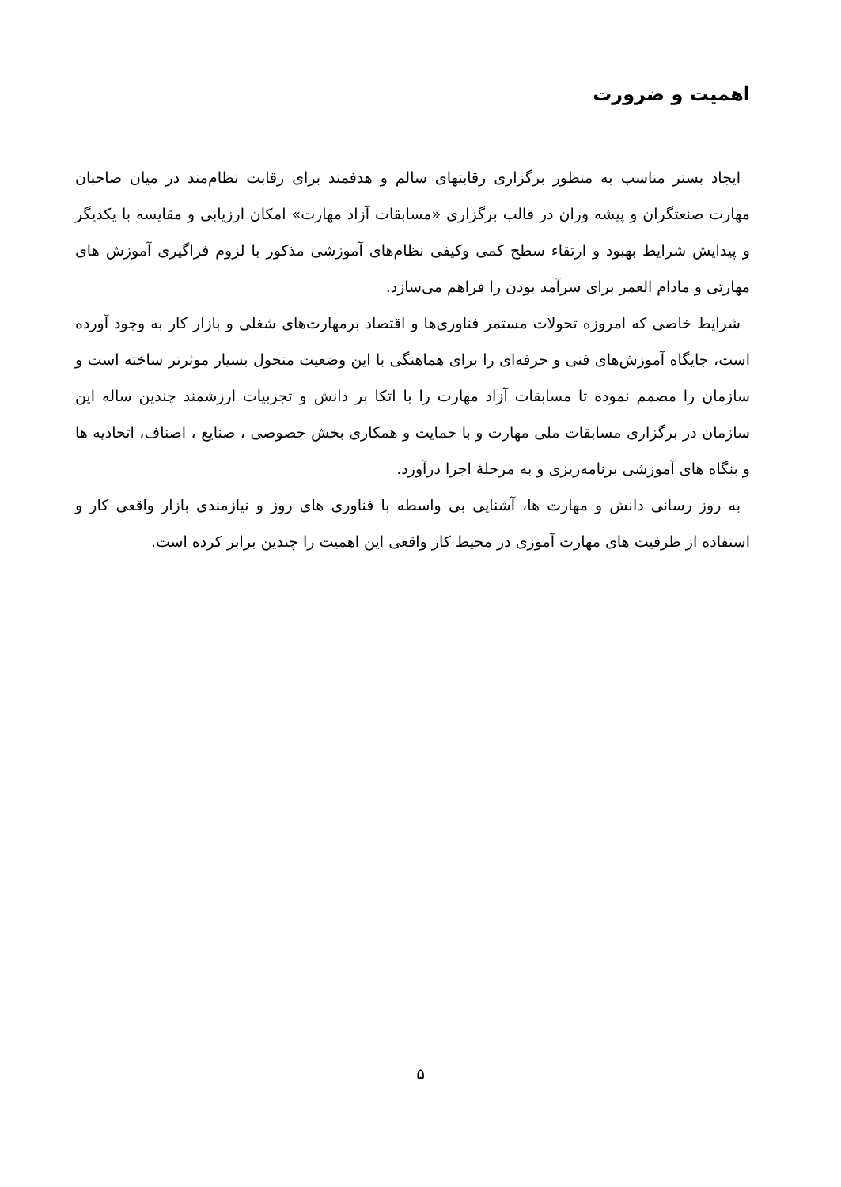اهمیت و ضرورت
ایجاد بستر مناسب به منظور برگزاری رقابتهای سالم و هدفمند برای رقابت نظام‌مند در میان صاحبان مهارت صنعتگران و پیشه وران در قالب برگزاری «مسابقات آزاد مهارت» امکان ارزیابی و مقایسه با یکدیگر و پیدایش شرایط بهبود و ارتقاء سطح کمی وکیفی نظام‌های آموزشی مذکور با لزوم فراگیری آموزش های مهارتی و مادام العمر برای سرآمد بودن را فراهم می‌سازد.
شرایط خاصی که امروزه تحولات مستمر فناوری‌ها و اقتصاد برمهارت‌های شغلی و بازار کار به وجود آورده است، جایگاه آموزش‌های فنی و حرفه‌ای را برای هماهنگی با این وضعیت متحول بسیار موثرتر ساخته است و سازمان را مصمم نموده تا مسابقات آزاد مهارت را با اتکا بر دانش و تجربیات ارزشمند چندین ساله این سازمان در برگزاری مسابقات ملی مهارت و با حمایت و همکاری بخش خصوصی ، صنایع ، اصناف، اتحادیه ها و بنگاه های آموزشی برنامه‌ریزی و به مرحلهٔ اجرا درآورد.
به روز رسانی دانش و مهارت ها، آشنایی بی واسطه با فناوری های روز و نیازمندی بازار واقعی کار و استفاده از ظرفیت های مهارت آموزی در محیط کار واقعی این اهمیت را چندین برابر کرده است.
۵